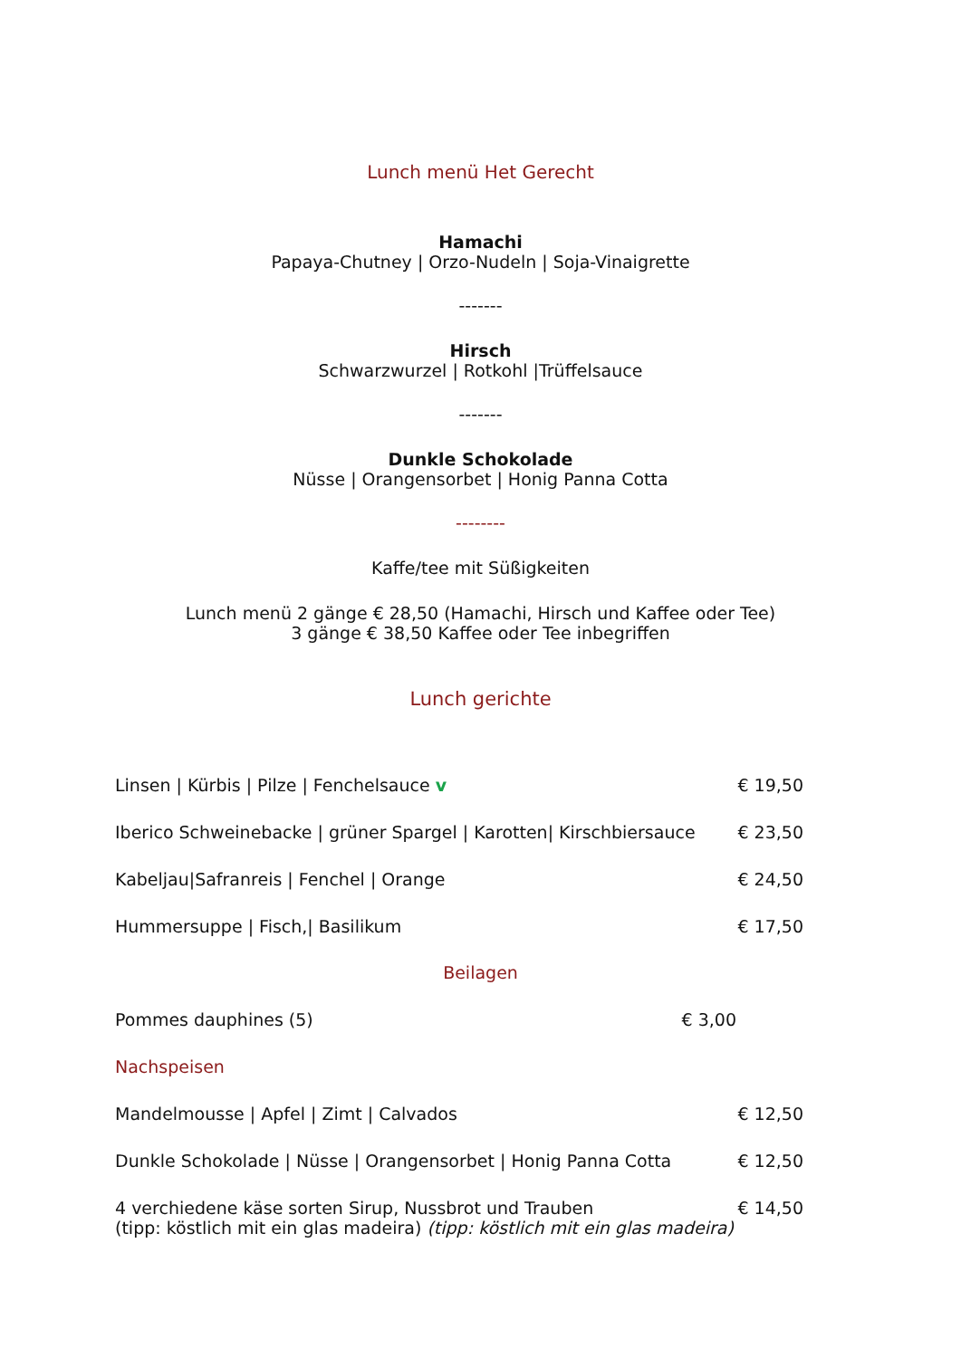Lunch menü Het Gerecht
Hamachi
Papaya-Chutney | Orzo-Nudeln | Soja-Vinaigrette
-------
Hirsch
Schwarzwurzel | Rotkohl |Trüffelsauce
-------
Dunkle Schokolade
Nüsse | Orangensorbet | Honig Panna Cotta
--------
Kaffe/tee mit Süßigkeiten
Lunch menü 2 gänge € 28,50 (Hamachi, Hirsch und Kaffee oder Tee)
3 gänge € 38,50 Kaffee oder Tee inbegriffen
Lunch gerichte
Linsen | Kürbis | Pilze | Fenchelsauce v € 19,50
Iberico Schweinebacke | grüner Spargel | Karotten| Kirschbiersauce € 23,50
Kabeljau|Safranreis | Fenchel | Orange € 24,50
Hummersuppe | Fisch,| Basilikum € 17,50
Beilagen
Pommes dauphines (5) € 3,00
Nachspeisen
Mandelmousse | Apfel | Zimt | Calvados € 12,50
Dunkle Schokolade | Nüsse | Orangensorbet | Honig Panna Cotta € 12,50
4 verchiedene käse sorten Sirup, Nussbrot und Trauben
(tipp: köstlich mit ein glas madeira) (tipp: köstlich mit ein glas madeira) € 14,50